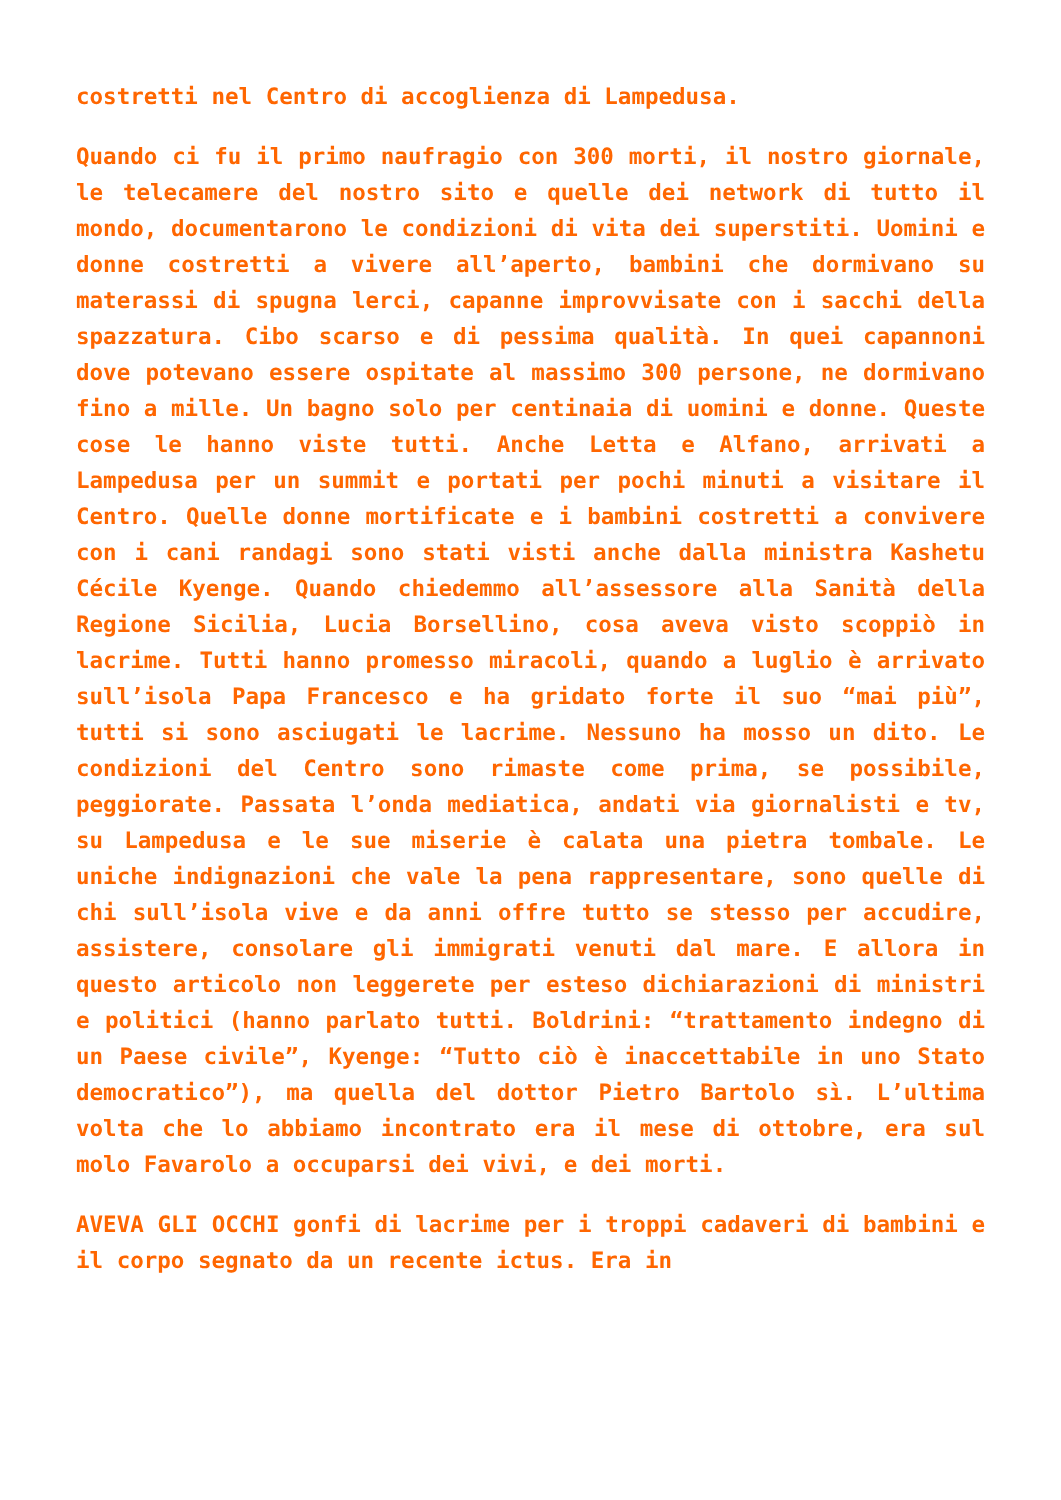costretti nel Centro di accoglienza di Lampedusa.
Quando ci fu il primo naufragio con 300 morti, il nostro giornale, le telecamere del nostro sito e quelle dei network di tutto il mondo, documentarono le condizioni di vita dei superstiti. Uomini e donne costretti a vivere all’aperto, bambini che dormivano su materassi di spugna lerci, capanne improvvisate con i sacchi della spazzatura. Cibo scarso e di pessima qualità. In quei capannoni dove potevano essere ospitate al massimo 300 persone, ne dormivano fino a mille. Un bagno solo per centinaia di uomini e donne. Queste cose le hanno viste tutti. Anche Letta e Alfano, arrivati a Lampedusa per un summit e portati per pochi minuti a visitare il Centro. Quelle donne mortificate e i bambini costretti a convivere con i cani randagi sono stati visti anche dalla ministra Kashetu Cécile Kyenge. Quando chiedemmo all’assessore alla Sanità della Regione Sicilia, Lucia Borsellino, cosa aveva visto scoppiò in lacrime. Tutti hanno promesso miracoli, quando a luglio è arrivato sull’isola Papa Francesco e ha gridato forte il suo “mai più”, tutti si sono asciugati le lacrime. Nessuno ha mosso un dito. Le condizioni del Centro sono rimaste come prima, se possibile, peggiorate. Passata l’onda mediatica, andati via giornalisti e tv, su Lampedusa e le sue miserie è calata una pietra tombale. Le uniche indignazioni che vale la pena rappresentare, sono quelle di chi sull’isola vive e da anni offre tutto se stesso per accudire, assistere, consolare gli immigrati venuti dal mare. E allora in questo articolo non leggerete per esteso dichiarazioni di ministri e politici (hanno parlato tutti. Boldrini: “trattamento indegno di un Paese civile”, Kyenge: “Tutto ciò è inaccettabile in uno Stato democratico”), ma quella del dottor Pietro Bartolo sì. L’ultima volta che lo abbiamo incontrato era il mese di ottobre, era sul molo Favarolo a occuparsi dei vivi, e dei morti.
AVEVA GLI OCCHI gonfi di lacrime per i troppi cadaveri di bambini e il corpo segnato da un recente ictus. Era in